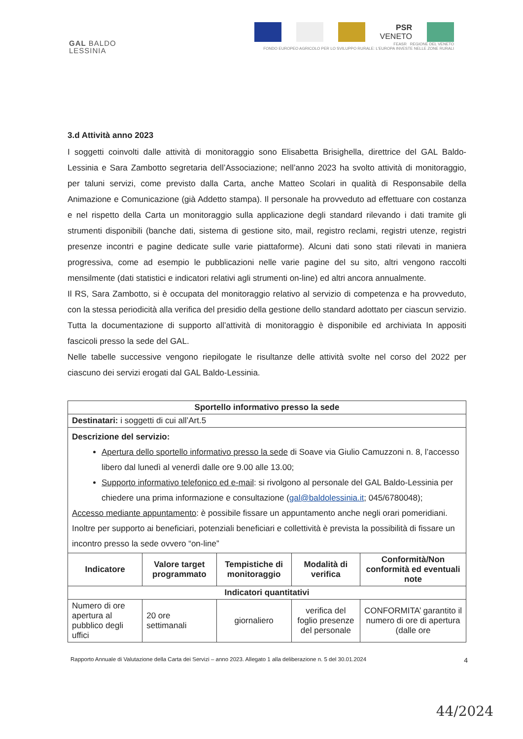GAL BALDO
LESSINIA
PSR
VENETO
FEASR REGIONE DEL VENETO
FONDO EUROPEO AGRICOLO PER LO SVILUPPO RURALE: L'EUROPA INVESTE NELLE ZONE RURALI
3.d Attività anno 2023
I soggetti coinvolti dalle attività di monitoraggio sono Elisabetta Brisighella, direttrice del GAL Baldo-Lessinia e Sara Zambotto segretaria dell’Associazione; nell’anno 2023 ha svolto attività di monitoraggio, per taluni servizi, come previsto dalla Carta, anche Matteo Scolari in qualità di Responsabile della Animazione e Comunicazione (già Addetto stampa). Il personale ha provveduto ad effettuare con costanza e nel rispetto della Carta un monitoraggio sulla applicazione degli standard rilevando i dati tramite gli strumenti disponibili (banche dati, sistema di gestione sito, mail, registro reclami, registri utenze, registri presenze incontri e pagine dedicate sulle varie piattaforme). Alcuni dati sono stati rilevati in maniera progressiva, come ad esempio le pubblicazioni nelle varie pagine del su sito, altri vengono raccolti mensilmente (dati statistici e indicatori relativi agli strumenti on-line) ed altri ancora annualmente.
Il RS, Sara Zambotto, si è occupata del monitoraggio relativo al servizio di competenza e ha provveduto, con la stessa periodicità alla verifica del presidio della gestione dello standard adottato per ciascun servizio.
Tutta la documentazione di supporto all’attività di monitoraggio è disponibile ed archiviata In appositi fascicoli presso la sede del GAL.
Nelle tabelle successive vengono riepilogate le risultanze delle attività svolte nel corso del 2022 per ciascuno dei servizi erogati dal GAL Baldo-Lessinia.
| Sportello informativo presso la sede | | | | |
| --- | --- | --- | --- | --- |
| Destinatari: i soggetti di cui all’Art.5 | | | | |
| Descrizione del servizio: Apertura dello sportello informativo presso la sede di Soave via Giulio Camuzzoni n. 8, l’accesso libero dal lunedì al venerdì dalle ore 9.00 alle 13.00; Supporto informativo telefonico ed e-mail : si rivolgono al personale del GAL Baldo-Lessinia per chiedere una prima informazione e consultazione ( gal@baldolessinia.it ; 045/6780048); Accesso mediante appuntamento : è possibile fissare un appuntamento anche negli orari pomeridiani. Inoltre per supporto ai beneficiari, potenziali beneficiari e collettività è prevista la possibilità di fissare un incontro presso la sede ovvero “on-line” | | | | |
| Indicatore | Valore target programmato | Tempistiche di monitoraggio | Modalità di verifica | Conformità/Non conformità ed eventuali note |
| Indicatori quantitativi | | | | |
| Numero di ore apertura al pubblico degli uffici | 20 ore settimanali | giornaliero | verifica del foglio presenze del personale | CONFORMITA’ garantito il numero di ore di apertura (dalle ore |
Rapporto Annuale di Valutazione della Carta dei Servizi – anno 2023. Allegato 1 alla deliberazione n. 5 del 30.01.2024 4
44/2024